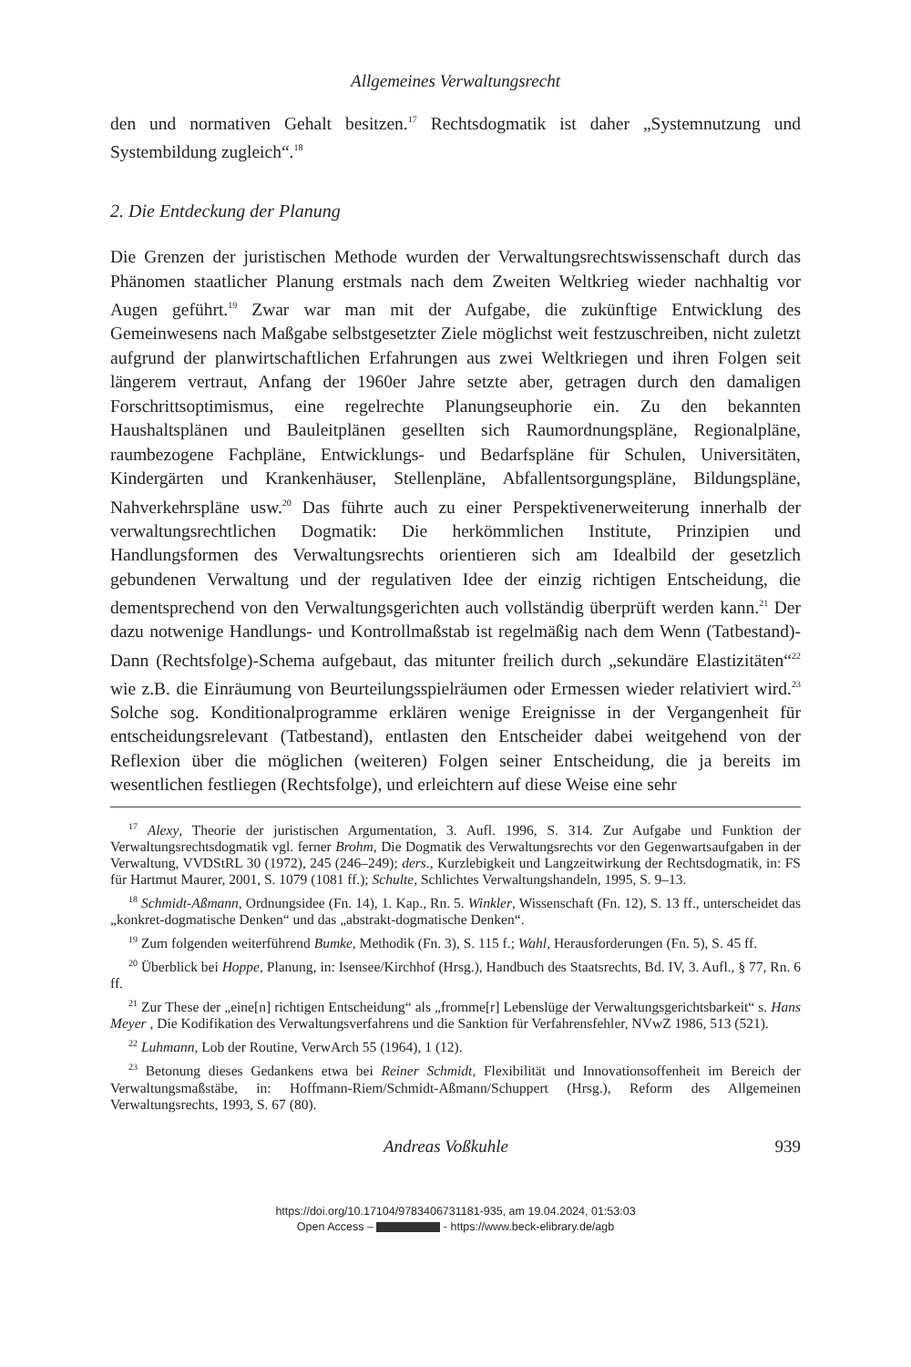Allgemeines Verwaltungsrecht
den und normativen Gehalt besitzen.<sup>17</sup> Rechtsdogmatik ist daher „Systemnutzung und Systembildung zugleich“.<sup>18</sup>
2. Die Entdeckung der Planung
Die Grenzen der juristischen Methode wurden der Verwaltungsrechtswissenschaft durch das Phänomen staatlicher Planung erstmals nach dem Zweiten Weltkrieg wieder nachhaltig vor Augen geführt.<sup>19</sup> Zwar war man mit der Aufgabe, die zukünftige Entwicklung des Gemeinwesens nach Maßgabe selbstgesetzter Ziele möglichst weit festzuschreiben, nicht zuletzt aufgrund der planwirtschaftlichen Erfahrungen aus zwei Weltkriegen und ihren Folgen seit längerem vertraut, Anfang der 1960er Jahre setzte aber, getragen durch den damaligen Forschrittsoptimismus, eine regelrechte Planungseuphorie ein. Zu den bekannten Haushaltsplänen und Bauleitplänen gesellten sich Raumordnungspläne, Regionalpläne, raumbezogene Fachpläne, Entwicklungs- und Bedarfspläne für Schulen, Universitäten, Kindergärten und Krankenhäuser, Stellenpläne, Abfallentsorgungspläne, Bildungspläne, Nahverkehrspläne usw.<sup>20</sup> Das führte auch zu einer Perspektivenerweiterung innerhalb der verwaltungsrechtlichen Dogmatik: Die herkömmlichen Institute, Prinzipien und Handlungsformen des Verwaltungsrechts orientieren sich am Idealbild der gesetzlich gebundenen Verwaltung und der regulativen Idee der einzig richtigen Entscheidung, die dementsprechend von den Verwaltungsgerichten auch vollständig überprüft werden kann.<sup>21</sup> Der dazu notwenige Handlungs- und Kontrollmaßstab ist regelmäßig nach dem Wenn (Tatbestand)-Dann (Rechtsfolge)-Schema aufgebaut, das mitunter freilich durch „sekundäre Elastizitäten“<sup>22</sup> wie z.B. die Einräumung von Beurteilungsspielräumen oder Ermessen wieder relativiert wird.<sup>23</sup> Solche sog. Konditionalprogramme erklären wenige Ereignisse in der Vergangenheit für entscheidungsrelevant (Tatbestand), entlasten den Entscheider dabei weitgehend von der Reflexion über die möglichen (weiteren) Folgen seiner Entscheidung, die ja bereits im wesentlichen festliegen (Rechtsfolge), und erleichtern auf diese Weise eine sehr
<sup>17</sup> Alexy, Theorie der juristischen Argumentation, 3. Aufl. 1996, S. 314. Zur Aufgabe und Funktion der Verwaltungsrechtsdogmatik vgl. ferner Brohm, Die Dogmatik des Verwaltungsrechts vor den Gegenwartsaufgaben in der Verwaltung, VVDStRL 30 (1972), 245 (246–249); ders., Kurzlebigkeit und Langzeitwirkung der Rechtsdogmatik, in: FS für Hartmut Maurer, 2001, S. 1079 (1081 ff.); Schulte, Schlichtes Verwaltungshandeln, 1995, S. 9–13.
<sup>18</sup> Schmidt-Aßmann, Ordnungsidee (Fn. 14), 1. Kap., Rn. 5. Winkler, Wissenschaft (Fn. 12), S. 13 ff., unterscheidet das „konkret-dogmatische Denken“ und das „abstrakt-dogmatische Denken“.
<sup>19</sup> Zum folgenden weiterführend Bumke, Methodik (Fn. 3), S. 115 f.; Wahl, Herausforderungen (Fn. 5), S. 45 ff.
<sup>20</sup> Überblick bei Hoppe, Planung, in: Isensee/Kirchhof (Hrsg.), Handbuch des Staatsrechts, Bd. IV, 3. Aufl., § 77, Rn. 6 ff.
<sup>21</sup> Zur These der „eine[n] richtigen Entscheidung“ als „fromme[r] Lebenslüge der Verwaltungsgerichtsbarkeit“ s. Hans Meyer , Die Kodifikation des Verwaltungsverfahrens und die Sanktion für Verfahrensfehler, NVwZ 1986, 513 (521).
<sup>22</sup> Luhmann, Lob der Routine, VerwArch 55 (1964), 1 (12).
<sup>23</sup> Betonung dieses Gedankens etwa bei Reiner Schmidt, Flexibilität und Innovationsoffenheit im Bereich der Verwaltungsmaßstäbe, in: Hoffmann-Riem/Schmidt-Aßmann/Schuppert (Hrsg.), Reform des Allgemeinen Verwaltungsrechts, 1993, S. 67 (80).
Andreas Voßkuhle 939
https://doi.org/10.17104/9783406731181-935, am 19.04.2024, 01:53:03
Open Access – - https://www.beck-elibrary.de/agb